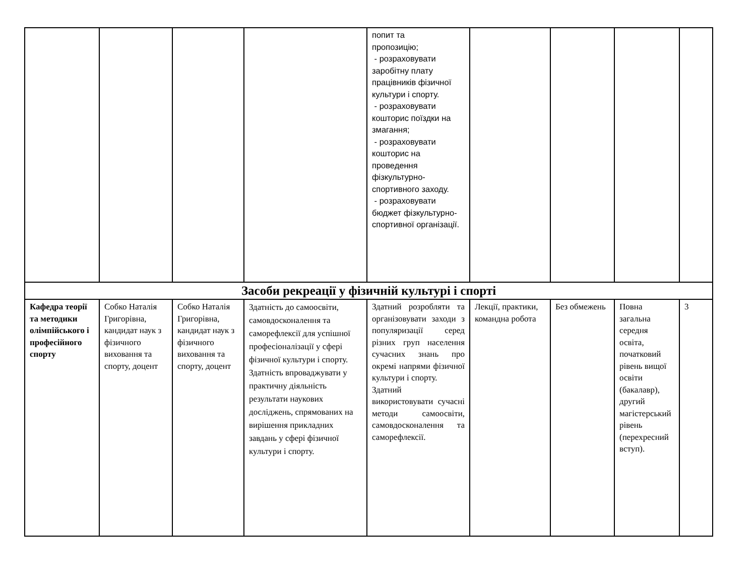| | | | | попит та пропозицію; - розраховувати заробітну плату працівників фізичної культури і спорту. - розраховувати кошторис поїздки на змагання; - розраховувати кошторис на проведення фізкультурно-спортивного заходу. - розраховувати бюджет фізкультурно-спортивної організації. | | | | |
| Засоби рекреації у фізичній культурі і спорті | | | | | | | | |
| Кафедра теорії та методики олімпійського і професійного спорту | Собко Наталія Григорівна, кандидат наук з фізичного виховання та спорту, доцент | Собко Наталія Григорівна, кандидат наук з фізичного виховання та спорту, доцент | Здатність до самоосвіти, самовдосконалення та саморефлексії для успішної професіоналізації у сфері фізичної культури і спорту. Здатність впроваджувати у практичну діяльність результати наукових досліджень, спрямованих на вирішення прикладних завдань у сфері фізичної культури і спорту. | Здатний розробляти та організовувати заходи з популяризації серед різних груп населення сучасних знань про окремі напрями фізичної культури і спорту. Здатний використовувати сучасні методи самоосвіти, самовдосконалення та саморефлексії. | Лекції, практики, командна робота | Без обмежень | Повна загальна середня освіта, початковий рівень вищої освіти (бакалавр), другий магістерський рівень (перехресний вступ). | 3 |